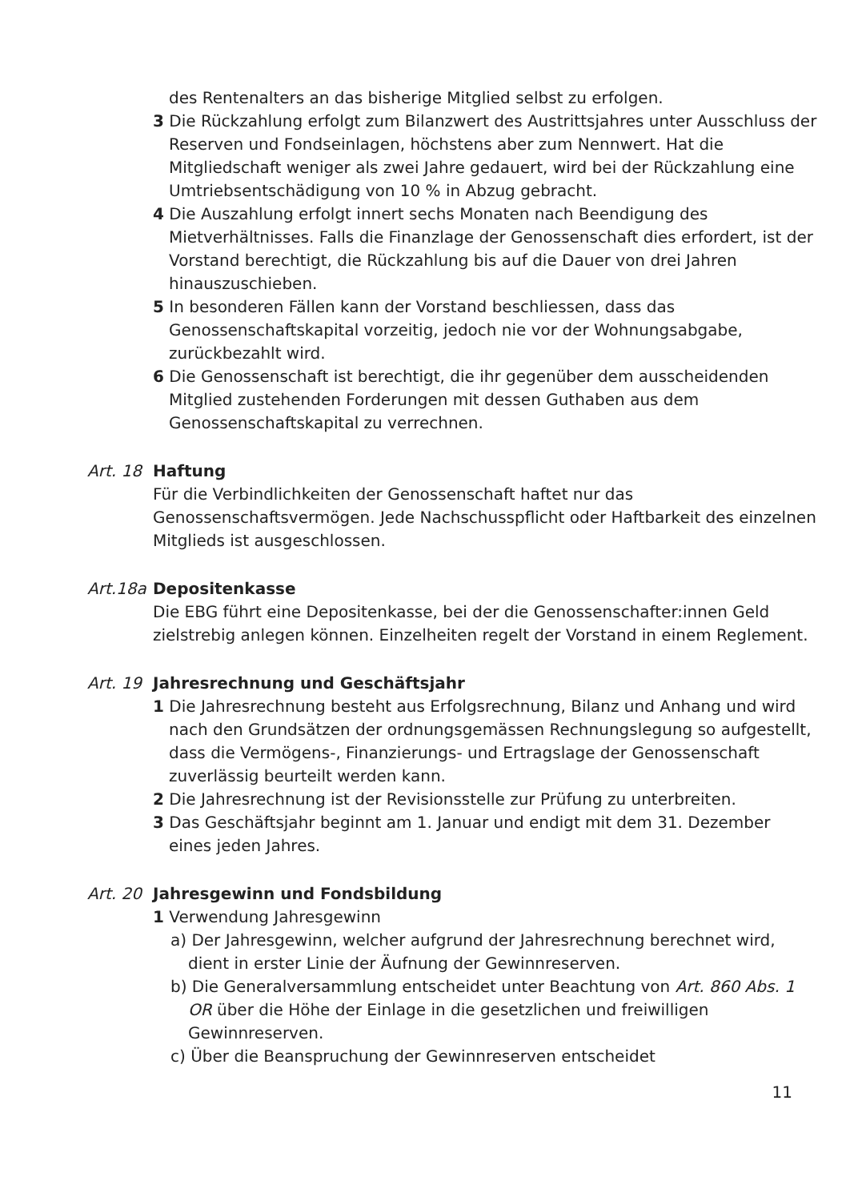des Rentenalters an das bisherige Mitglied selbst zu erfolgen.
3 Die Rückzahlung erfolgt zum Bilanzwert des Austrittsjahres unter Ausschluss der Reserven und Fondseinlagen, höchstens aber zum Nennwert. Hat die Mitgliedschaft weniger als zwei Jahre gedauert, wird bei der Rückzahlung eine Umtriebsentschädigung von 10 % in Abzug gebracht.
4 Die Auszahlung erfolgt innert sechs Monaten nach Beendigung des Mietverhältnisses. Falls die Finanzlage der Genossenschaft dies erfordert, ist der Vorstand berechtigt, die Rückzahlung bis auf die Dauer von drei Jahren hinauszuschieben.
5 In besonderen Fällen kann der Vorstand beschliessen, dass das Genossenschaftskapital vorzeitig, jedoch nie vor der Wohnungsabgabe, zurückbezahlt wird.
6 Die Genossenschaft ist berechtigt, die ihr gegenüber dem ausscheidenden Mitglied zustehenden Forderungen mit dessen Guthaben aus dem Genossenschaftskapital zu verrechnen.
Art. 18
Haftung
Für die Verbindlichkeiten der Genossenschaft haftet nur das Genossenschaftsvermögen. Jede Nachschusspflicht oder Haftbarkeit des einzelnen Mitglieds ist ausgeschlossen.
Art.18a
Depositenkasse
Die EBG führt eine Depositenkasse, bei der die Genossenschafter:innen Geld zielstrebig anlegen können. Einzelheiten regelt der Vorstand in einem Reglement.
Art. 19
Jahresrechnung und Geschäftsjahr
1 Die Jahresrechnung besteht aus Erfolgsrechnung, Bilanz und Anhang und wird nach den Grundsätzen der ordnungsgemässen Rechnungslegung so aufgestellt, dass die Vermögens-, Finanzierungs- und Ertragslage der Genossenschaft zuverlässig beurteilt werden kann.
2 Die Jahresrechnung ist der Revisionsstelle zur Prüfung zu unterbreiten.
3 Das Geschäftsjahr beginnt am 1. Januar und endigt mit dem 31. Dezember eines jeden Jahres.
Art. 20
Jahresgewinn und Fondsbildung
1 Verwendung Jahresgewinn
a) Der Jahresgewinn, welcher aufgrund der Jahresrechnung berechnet wird, dient in erster Linie der Äufnung der Gewinnreserven.
b) Die Generalversammlung entscheidet unter Beachtung von Art. 860 Abs. 1 OR über die Höhe der Einlage in die gesetzlichen und freiwilligen Gewinnreserven.
c) Über die Beanspruchung der Gewinnreserven entscheidet
11